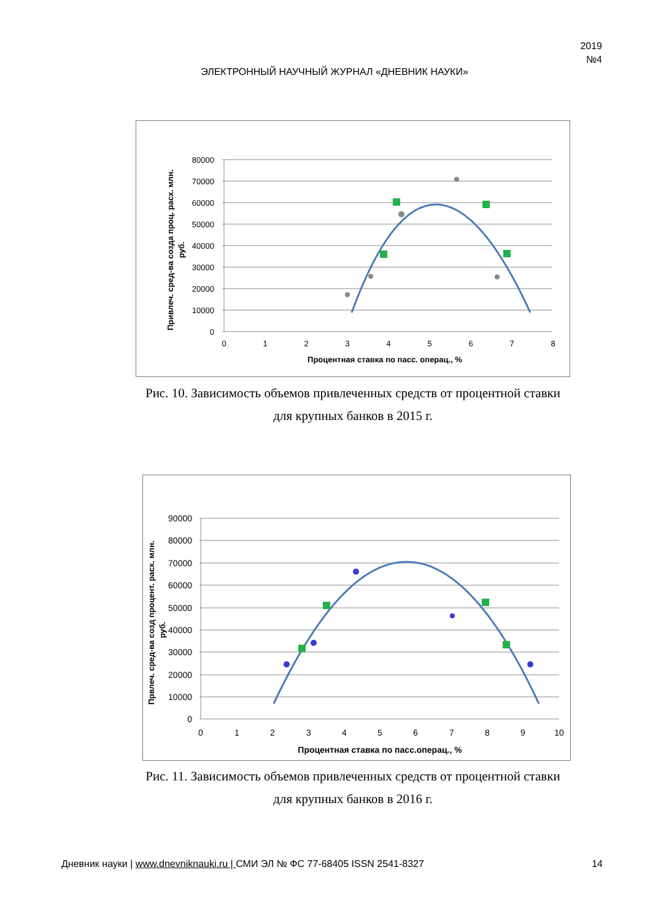2019
№4
ЭЛЕКТРОННЫЙ НАУЧНЫЙ ЖУРНАЛ «ДНЕВНИК НАУКИ»
80000
70000
60000
50000
40000
30000
20000
10000
0
0
1
2
3
4
5
6
7
8
Процентная ставка по пасс. операц., %
Привлеч. сред-ва созда проц. расх. млн.
руб.
Рис. 10. Зависимость объемов привлеченных средств от процентной ставки для крупных банков в 2015 г.
90000
80000
70000
60000
50000
40000
30000
20000
10000
0
0
1
2
3
4
5
6
7
8
9
10
Процентная ставка по пасс.операц., %
Првлеч. сред-ва созд процент. расх. млн.
руб.
Рис. 11. Зависимость объемов привлеченных средств от процентной ставки для крупных банков в 2016 г.
Дневник науки | www.dnevniknauki.ru | СМИ ЭЛ № ФС 77-68405 ISSN 2541-8327 14